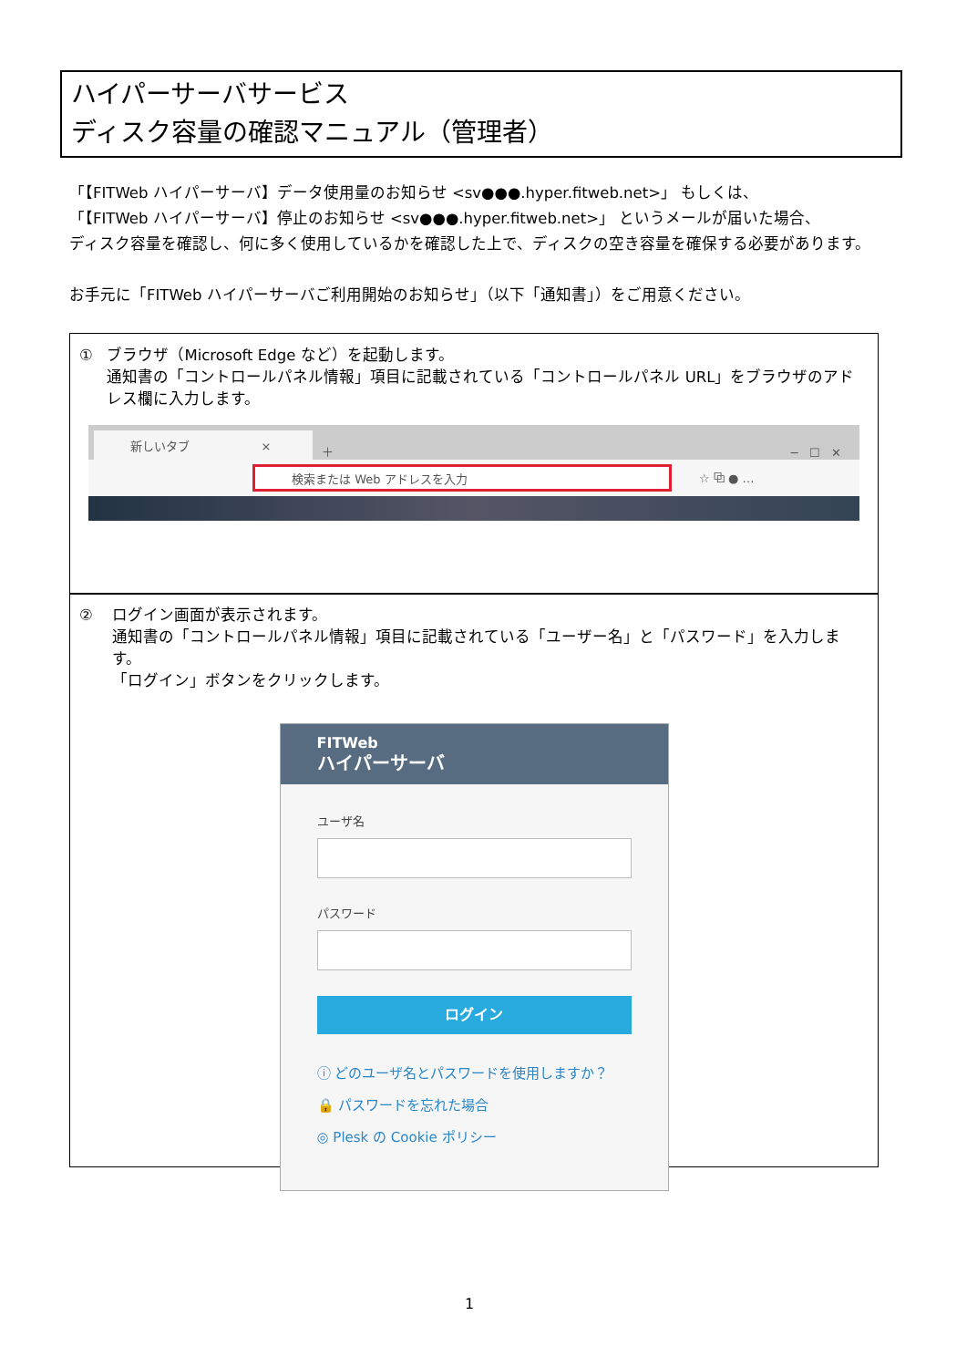ハイパーサーバサービス
ディスク容量の確認マニュアル（管理者）
「【FITWeb ハイパーサーバ】データ使用量のお知らせ <sv●●●.hyper.fitweb.net>」 もしくは、
「【FITWeb ハイパーサーバ】停止のお知らせ <sv●●●.hyper.fitweb.net>」 というメールが届いた場合、
ディスク容量を確認し、何に多く使用しているかを確認した上で、ディスクの空き容量を確保する必要があります。
お手元に「FITWeb ハイパーサーバご利用開始のお知らせ」（以下「通知書」）をご用意ください。
① ブラウザ（Microsoft Edge など）を起動します。
通知書の「コントロールパネル情報」項目に記載されている「コントロールパネル URL」をブラウザのアドレス欄に入力します。
新しいタブ ×
＋ ─ ☐ ✕
検索または Web アドレスを入力
☆ ⧉ ● …
② ログイン画面が表示されます。
通知書の「コントロールパネル情報」項目に記載されている「ユーザー名」と「パスワード」を入力します。
「ログイン」ボタンをクリックします。
FITWeb
ハイパーサーバ
ユーザ名
パスワード
ログイン
ⓘ どのユーザ名とパスワードを使用しますか？
🔒 パスワードを忘れた場合
◎ Plesk の Cookie ポリシー
1